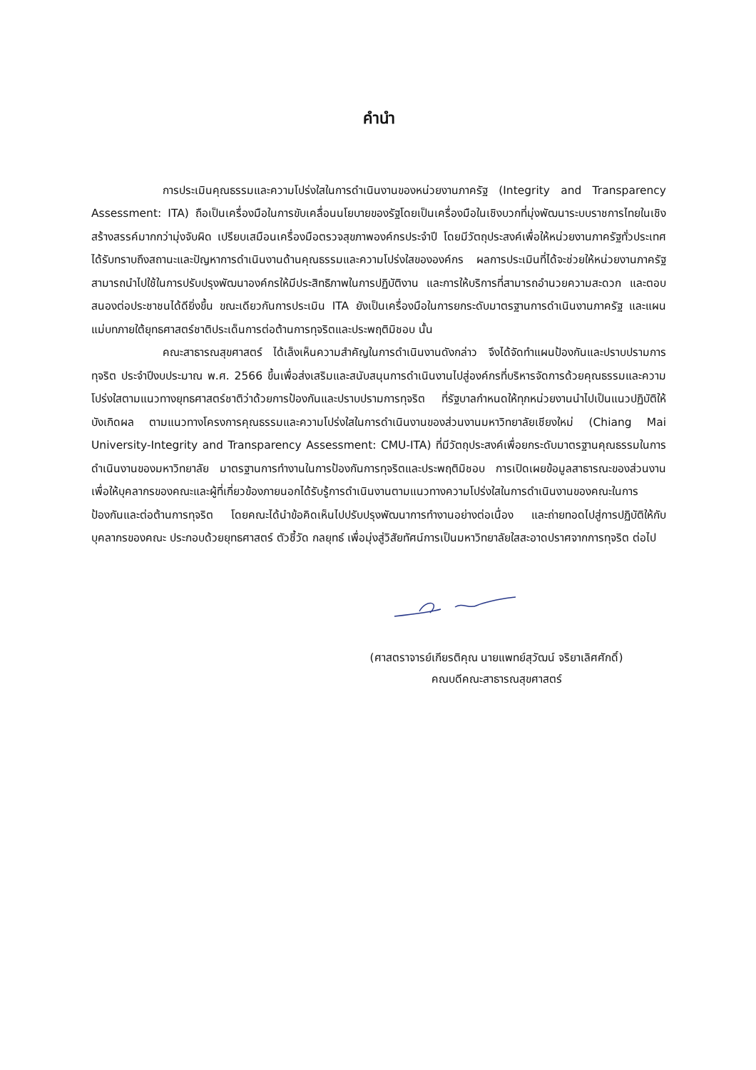คำนำ
การประเมินคุณธรรมและความโปร่งใสในการดำเนินงานของหน่วยงานภาครัฐ (Integrity and Transparency Assessment: ITA) ถือเป็นเครื่องมือในการขับเคลื่อนนโยบายของรัฐโดยเป็นเครื่องมือในเชิงบวกที่มุ่งพัฒนาระบบราชการไทยในเชิงสร้างสรรค์มากกว่ามุ่งจับผิด เปรียบเสมือนเครื่องมือตรวจสุขภาพองค์กรประจำปี โดยมีวัตถุประสงค์เพื่อให้หน่วยงานภาครัฐทั่วประเทศได้รับทราบถึงสถานะและปัญหาการดำเนินงานด้านคุณธรรมและความโปร่งใสขององค์กร ผลการประเมินที่ได้จะช่วยให้หน่วยงานภาครัฐสามารถนำไปใช้ในการปรับปรุงพัฒนาองค์กรให้มีประสิทธิภาพในการปฏิบัติงาน และการให้บริการที่สามารถอำนวยความสะดวก และตอบสนองต่อประชาชนได้ดียิ่งขึ้น ขณะเดียวกันการประเมิน ITA ยังเป็นเครื่องมือในการยกระดับมาตรฐานการดำเนินงานภาครัฐ และแผนแม่บทภายใต้ยุทธศาสตร์ชาติประเด็นการต่อต้านการทุจริตและประพฤติมิชอบ นั้น
คณะสาธารณสุขศาสตร์ ได้เล็งเห็นความสำคัญในการดำเนินงานดังกล่าว จึงได้จัดทำแผนป้องกันและปราบปรามการทุจริต ประจำปีงบประมาณ พ.ศ. 2566 ขึ้นเพื่อส่งเสริมและสนับสนุนการดำเนินงานไปสู่องค์กรที่บริหารจัดการด้วยคุณธรรมและความโปร่งใสตามแนวทางยุทธศาสตร์ชาติว่าด้วยการป้องกันและปราบปรามการทุจริต ที่รัฐบาลกำหนดให้ทุกหน่วยงานนำไปเป็นแนวปฏิบัติให้บังเกิดผล ตามแนวทางโครงการคุณธรรมและความโปร่งใสในการดำเนินงานของส่วนงานมหาวิทยาลัยเชียงใหม่ (Chiang Mai University-Integrity and Transparency Assessment: CMU-ITA) ที่มีวัตถุประสงค์เพื่อยกระดับมาตรฐานคุณธรรมในการดำเนินงานของมหาวิทยาลัย มาตรฐานการทำงานในการป้องกันการทุจริตและประพฤติมิชอบ การเปิดเผยข้อมูลสาธารณะของส่วนงานเพื่อให้บุคลากรของคณะและผู้ที่เกี่ยวข้องภายนอกได้รับรู้การดำเนินงานตามแนวทางความโปร่งใสในการดำเนินงานของคณะในการป้องกันและต่อต้านการทุจริต โดยคณะได้นำข้อคิดเห็นไปปรับปรุงพัฒนาการทำงานอย่างต่อเนื่อง และถ่ายทอดไปสู่การปฏิบัติให้กับบุคลากรของคณะ ประกอบด้วยยุทธศาสตร์ ตัวชี้วัด กลยุทธ์ เพื่อมุ่งสู่วิสัยทัศน์การเป็นมหาวิทยาลัยใสสะอาดปราศจากการทุจริต ต่อไป
(ศาสตราจารย์เกียรติคุณ นายแพทย์สุวัฒน์ จริยาเลิศศักดิ์)
คณบดีคณะสาธารณสุขศาสตร์